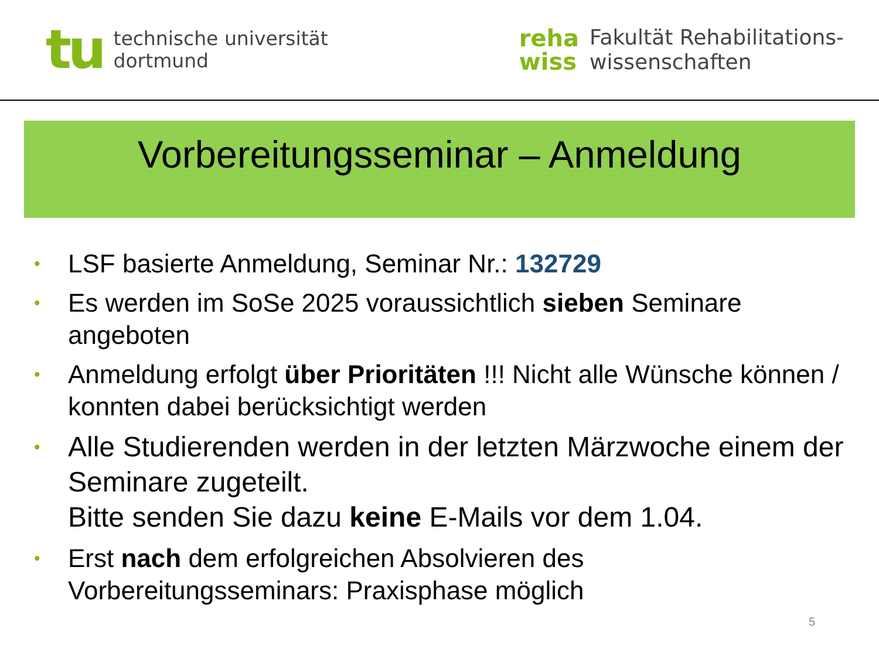tu
technische universität
dortmund
reha
wiss
Fakultät Rehabilitations-
wissenschaften
Vorbereitungsseminar – Anmeldung
• LSF basierte Anmeldung, Seminar Nr.: 132729
• Es werden im SoSe 2025 voraussichtlich sieben Seminare angeboten
• Anmeldung erfolgt über Prioritäten !!! Nicht alle Wünsche können / konnten dabei berücksichtigt werden
• Alle Studierenden werden in der letzten Märzwoche einem der Seminare zugeteilt.
Bitte senden Sie dazu keine E-Mails vor dem 1.04.
• Erst nach dem erfolgreichen Absolvieren des Vorbereitungsseminars: Praxisphase möglich
5